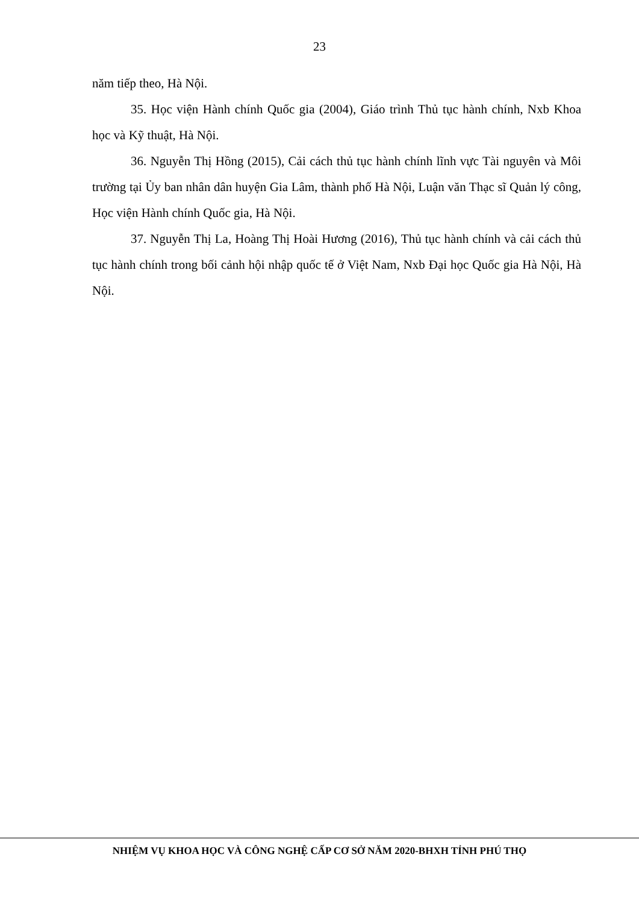23
năm tiếp theo, Hà Nội.
35. Học viện Hành chính Quốc gia (2004), Giáo trình Thủ tục hành chính, Nxb Khoa học và Kỹ thuật, Hà Nội.
36. Nguyễn Thị Hồng (2015), Cải cách thủ tục hành chính lĩnh vực Tài nguyên và Môi trường tại Ủy ban nhân dân huyện Gia Lâm, thành phố Hà Nội, Luận văn Thạc sĩ Quản lý công, Học viện Hành chính Quốc gia, Hà Nội.
37. Nguyễn Thị La, Hoàng Thị Hoài Hương (2016), Thủ tục hành chính và cải cách thủ tục hành chính trong bối cảnh hội nhập quốc tế ở Việt Nam, Nxb Đại học Quốc gia Hà Nội, Hà Nội.
NHIỆM VỤ KHOA HỌC VÀ CÔNG NGHỆ CẤP CƠ SỞ NĂM 2020-BHXH TỈNH PHÚ THỌ